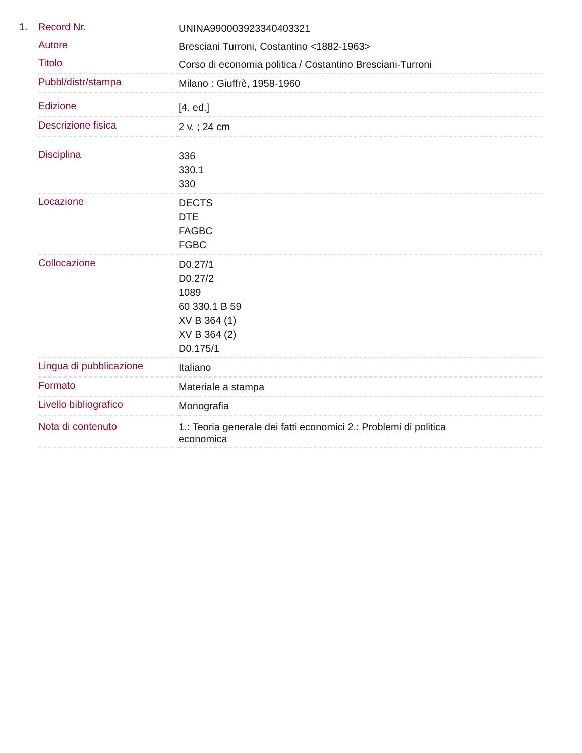1.
| Record Nr. | UNINA990003923340403321 |
| Autore | Bresciani Turroni, Costantino <1882-1963> |
| Titolo | Corso di economia politica / Costantino Bresciani-Turroni |
| Pubbl/distr/stampa | Milano : Giuffrè, 1958-1960 |
| Edizione | [4. ed.] |
| Descrizione fisica | 2 v. ; 24 cm |
| Disciplina | 336 330.1 330 |
| Locazione | DECTS DTE FAGBC FGBC |
| Collocazione | D0.27/1 D0.27/2 1089 60 330.1 B 59 XV B 364 (1) XV B 364 (2) D0.175/1 |
| Lingua di pubblicazione | Italiano |
| Formato | Materiale a stampa |
| Livello bibliografico | Monografia |
| Nota di contenuto | 1.: Teoria generale dei fatti economici 2.: Problemi di politica economica |